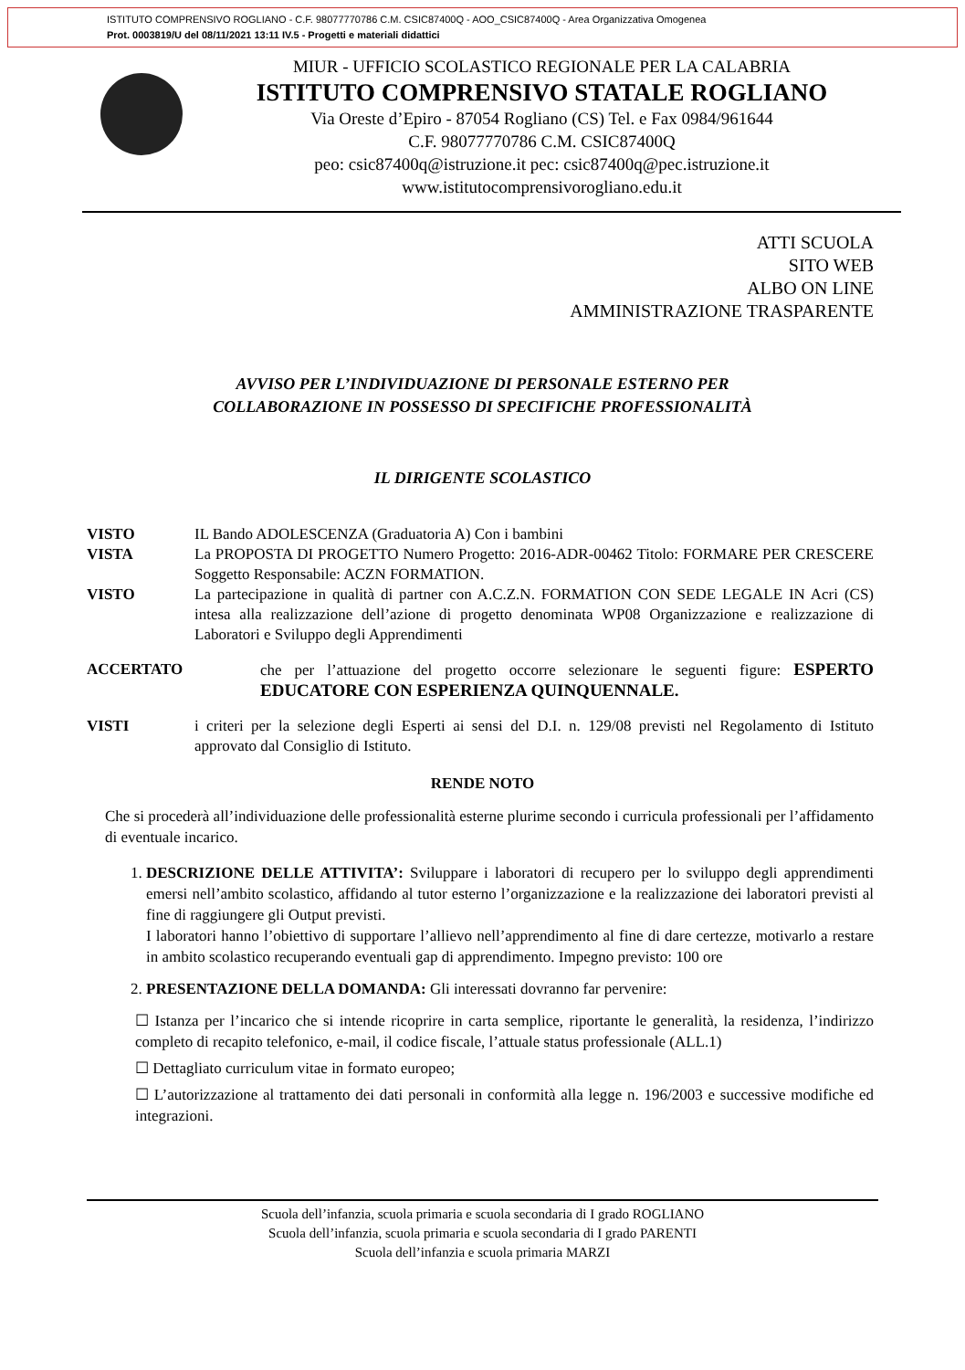ISTITUTO COMPRENSIVO ROGLIANO - C.F. 98077770786 C.M. CSIC87400Q - AOO_CSIC87400Q - Area Organizzativa Omogenea
Prot. 0003819/U del 08/11/2021 13:11 IV.5 - Progetti e materiali didattici
MIUR - UFFICIO SCOLASTICO REGIONALE PER LA CALABRIA
ISTITUTO COMPRENSIVO STATALE ROGLIANO
Via Oreste d’Epiro - 87054 Rogliano (CS) Tel. e Fax 0984/961644
C.F. 98077770786 C.M. CSIC87400Q
peo: csic87400q@istruzione.it pec: csic87400q@pec.istruzione.it
www.istitutocomprensivorogliano.edu.it
ATTI SCUOLA
SITO WEB
ALBO ON LINE
AMMINISTRAZIONE TRASPARENTE
AVVISO PER L’INDIVIDUAZIONE DI PERSONALE ESTERNO PER
COLLABORAZIONE IN POSSESSO DI SPECIFICHE PROFESSIONALITÀ
IL DIRIGENTE SCOLASTICO
VISTO IL Bando ADOLESCENZA (Graduatoria A) Con i bambini
VISTA La PROPOSTA DI PROGETTO Numero Progetto: 2016-ADR-00462 Titolo: FORMARE PER CRESCERE Soggetto Responsabile: ACZN FORMATION.
VISTO La partecipazione in qualità di partner con A.C.Z.N. FORMATION CON SEDE LEGALE IN Acri (CS) intesa alla realizzazione dell’azione di progetto denominata WP08 Organizzazione e realizzazione di Laboratori e Sviluppo degli Apprendimenti
ACCERTATO che per l’attuazione del progetto occorre selezionare le seguenti figure: ESPERTO EDUCATORE CON ESPERIENZA QUINQUENNALE.
VISTI i criteri per la selezione degli Esperti ai sensi del D.I. n. 129/08 previsti nel Regolamento di Istituto approvato dal Consiglio di Istituto.
RENDE NOTO
Che si procederà all’individuazione delle professionalità esterne plurime secondo i curricula professionali per l’affidamento di eventuale incarico.
1. DESCRIZIONE DELLE ATTIVITA’: Sviluppare i laboratori di recupero per lo sviluppo degli apprendimenti emersi nell’ambito scolastico, affidando al tutor esterno l’organizzazione e la realizzazione dei laboratori previsti al fine di raggiungere gli Output previsti.
I laboratori hanno l’obiettivo di supportare l’allievo nell’apprendimento al fine di dare certezze, motivarlo a restare in ambito scolastico recuperando eventuali gap di apprendimento. Impegno previsto: 100 ore
2. PRESENTAZIONE DELLA DOMANDA: Gli interessati dovranno far pervenire:
☐ Istanza per l’incarico che si intende ricoprire in carta semplice, riportante le generalità, la residenza, l’indirizzo completo di recapito telefonico, e-mail, il codice fiscale, l’attuale status professionale (ALL.1)
☐ Dettagliato curriculum vitae in formato europeo;
☐ L’autorizzazione al trattamento dei dati personali in conformità alla legge n. 196/2003 e successive modifiche ed integrazioni.
Scuola dell’infanzia, scuola primaria e scuola secondaria di I grado ROGLIANO
Scuola dell’infanzia, scuola primaria e scuola secondaria di I grado PARENTI
Scuola dell’infanzia e scuola primaria MARZI